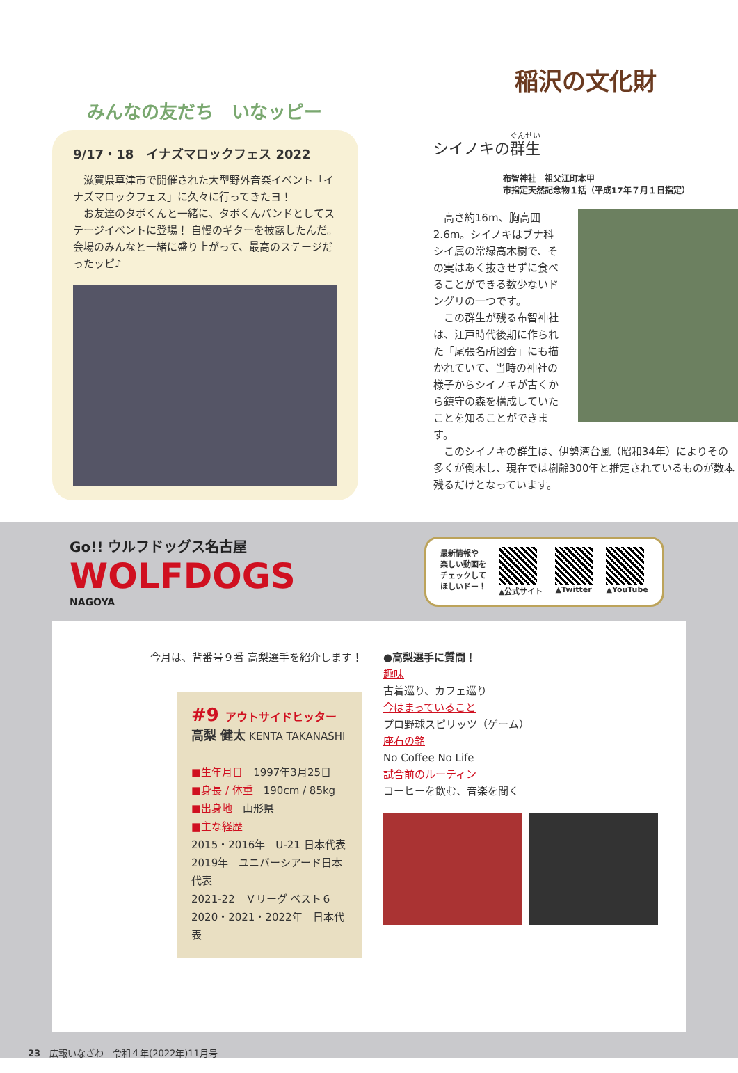みんなの友だち　いなッピー
9/17・18　イナズマロックフェス 2022
　滋賀県草津市で開催された大型野外音楽イベント「イナズマロックフェス」に久々に行ってきたヨ！
　お友達のタボくんと一緒に、タボくんバンドとしてステージイベントに登場！ 自慢のギターを披露したんだ。会場のみんなと一緒に盛り上がって、最高のステージだったッピ♪
稲沢の文化財
シイノキの群生
布智神社　祖父江町本甲
市指定天然記念物１括（平成17年７月１日指定）
　高さ約16m、胸高囲2.6m。シイノキはブナ科シイ属の常緑高木樹で、その実はあく抜きせずに食べることができる数少ないドングリの一つです。
　この群生が残る布智神社は、江戸時代後期に作られた「尾張名所図会」にも描かれていて、当時の神社の様子からシイノキが古くから鎮守の森を構成していたことを知ることができます。
　このシイノキの群生は、伊勢湾台風（昭和34年）によりその多くが倒木し、現在では樹齢300年と推定されているものが数本残るだけとなっています。
Go!! ウルフドッグス名古屋
WOLFDOGS
NAGOYA
最新情報や
楽しい動画を
チェックして
ほしいドー！
▲公式サイト ▲Twitter ▲YouTube
今月は、背番号９番 高梨選手を紹介します！
#9 アウトサイドヒッター
高梨 健太 KENTA TAKANASHI
■生年月日　1997年3月25日
■身長 / 体重　190cm / 85kg
■出身地　山形県
■主な経歴
2015・2016年　U-21 日本代表
2019年　ユニバーシアード日本代表
2021-22　Ｖリーグ ベスト６
2020・2021・2022年　日本代表
●高梨選手に質問！
趣味
古着巡り、カフェ巡り
今はまっていること
プロ野球スピリッツ（ゲーム）
座右の銘
No Coffee No Life
試合前のルーティン
コーヒーを飲む、音楽を聞く
23　広報いなざわ　令和４年(2022年)11月号